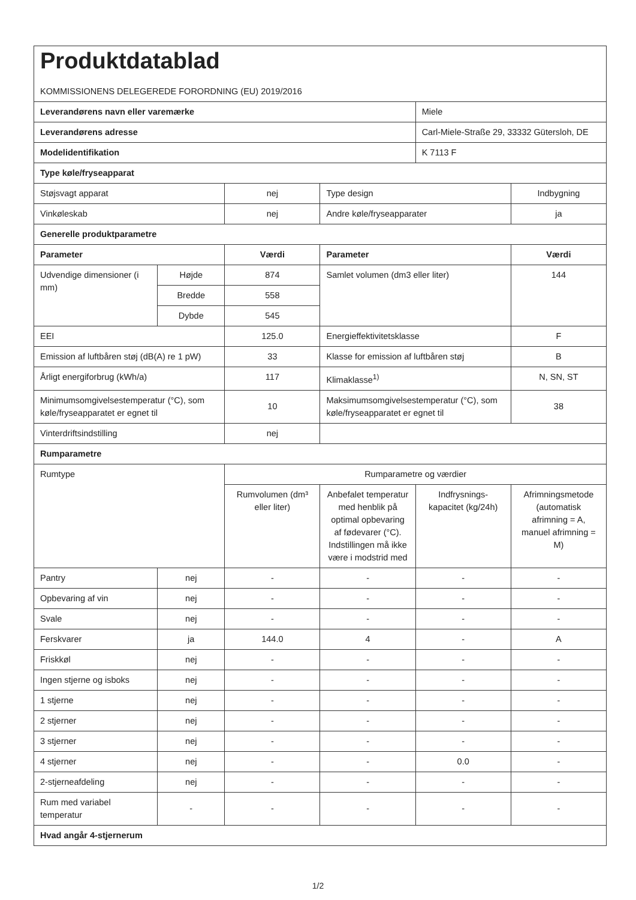| Produktdatablad KOMMISSIONENS DELEGEREDE FORORDNING (EU) 2019/2016 | | | | | |
| Leverandørens navn eller varemærke | | | | Miele | |
| Leverandørens adresse | | | | Carl-Miele-Straße 29, 33332 Gütersloh, DE | |
| Modelidentifikation | | | | K 7113 F | |
| Type køle/fryseapparat | | | | | |
| Støjsvagt apparat | | nej | Type design | | Indbygning |
| Vinkøleskab | | nej | Andre køle/fryseapparater | | ja |
| Generelle produktparametre | | | | | |
| Parameter | | Værdi | Parameter | | Værdi |
| Udvendige dimensioner (i mm) | Højde | 874 | Samlet volumen (dm3 eller liter) | | 144 |
| | Bredde | 558 | | | |
| | Dybde | 545 | | | |
| EEI | | 125.0 | Energieffektivitetsklasse | | F |
| Emission af luftbåren støj (dB(A) re 1 pW) | | 33 | Klasse for emission af luftbåren støj | | B |
| Årligt energiforbrug (kWh/a) | | 117 | Klimaklasse<sup>1)</sup> | | N, SN, ST |
| Minimumsomgivelsestemperatur (°C), som køle/fryseapparatet er egnet til | | 10 | Maksimumsomgivelsestemperatur (°C), som køle/fryseapparatet er egnet til | | 38 |
| Vinterdriftsindstilling | | nej | | | |
| Rumparametre | | | | | |
| Rumtype | | Rumparametre og værdier | | | |
| | | Rumvolumen (dm³ eller liter) | Anbefalet temperatur med henblik på optimal opbevaring af fødevarer (°C). Indstillingen må ikke være i modstrid med | Indfrysnings-kapacitet (kg/24h) | Afrimningsmetode (automatisk afrimning = A, manuel afrimning = M) |
| Pantry | nej | - | - | - | - |
| Opbevaring af vin | nej | - | - | - | - |
| Svale | nej | - | - | - | - |
| Ferskvarer | ja | 144.0 | 4 | - | A |
| Friskkøl | nej | - | - | - | - |
| Ingen stjerne og isboks | nej | - | - | - | - |
| 1 stjerne | nej | - | - | - | - |
| 2 stjerner | nej | - | - | - | - |
| 3 stjerner | nej | - | - | - | - |
| 4 stjerner | nej | - | - | 0.0 | - |
| 2-stjerneafdeling | nej | - | - | - | - |
| Rum med variabel temperatur | - | - | - | - | - |
| Hvad angår 4-stjernerum | | | | | |
1/2